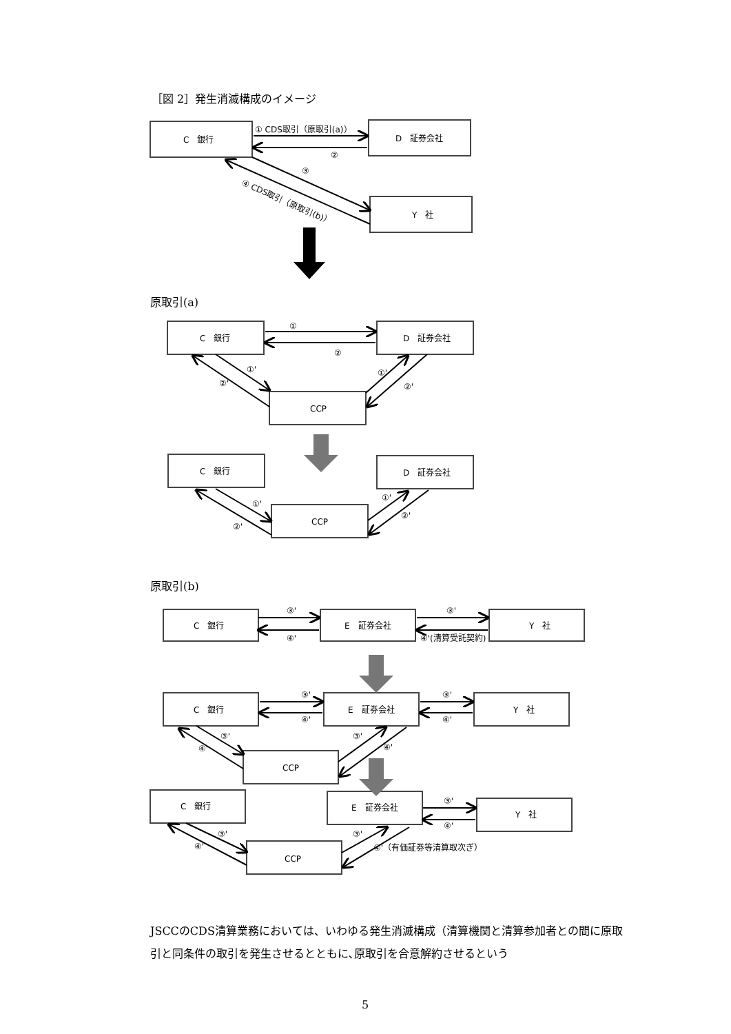［図 2］発生消滅構成のイメージ
C　銀行
D　証券会社
Y　社
① CDS取引（原取引(a)）
②
③
④ CDS取引（原取引(b)）
C　銀行
D　証券会社
CCP
①
②
①'
②'
①'
②'
C　銀行
D　証券会社
CCP
①'
②'
①'
②'
C　銀行
E　証券会社
Y　社
③'
④'
③'
④'(清算受託契約)
C　銀行
E　証券会社
Y　社
CCP
③'
④'
③'
④'
③'
④'
③'
④'
C　銀行
E　証券会社
Y　社
CCP
③'
④'
③'
④'
③'
④'（有価証券等清算取次ぎ）
原取引(a)
原取引(b)
JSCCのCDS清算業務においては、いわゆる発生消滅構成（清算機関と清算参加者との間に原取引と同条件の取引を発生させるとともに､原取引を合意解約させるという
5